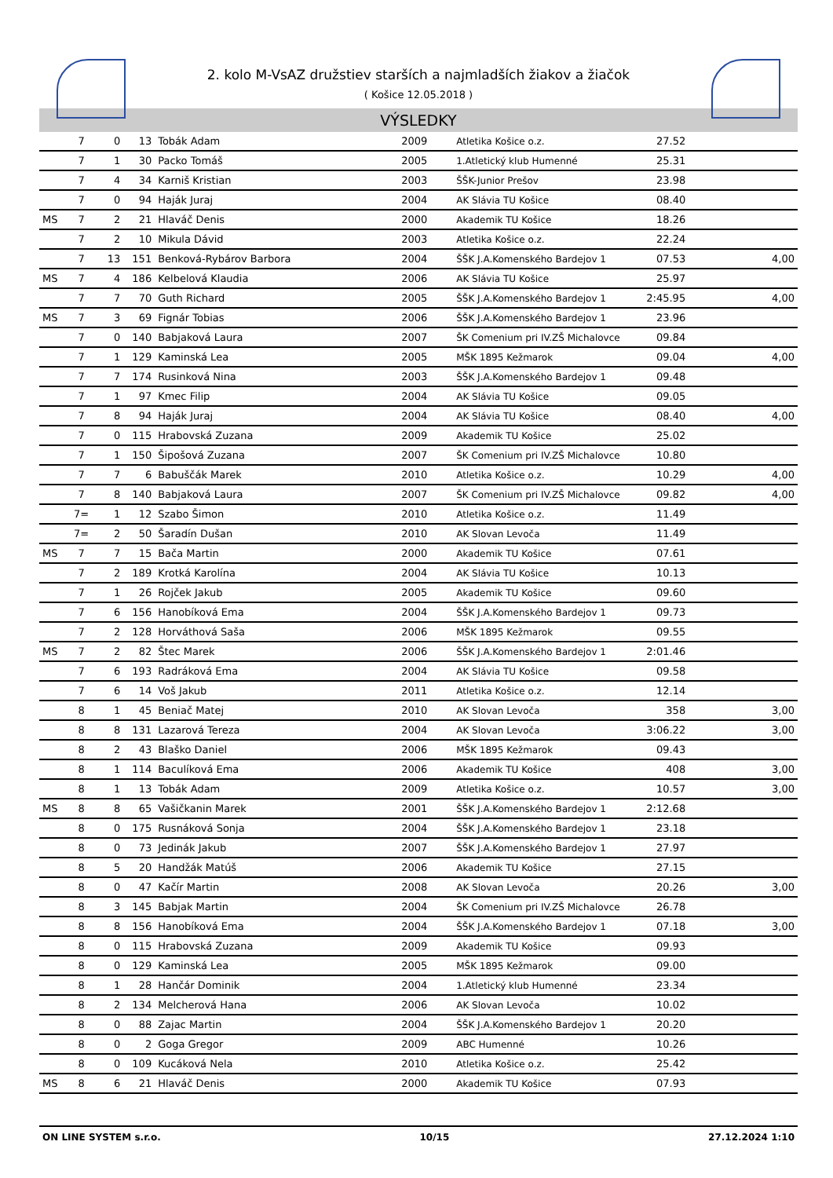2. kolo M-VsAZ družstiev starších a najmladších žiakov a žiačok
( Košice 12.05.2018 )
VÝSLEDKY
| | 7 | 0 | 13 | Tobák Adam | 2009 | Atletika Košice o.z. | 27.52 | |
| | 7 | 1 | 30 | Packo Tomáš | 2005 | 1.Atletický klub Humenné | 25.31 | |
| | 7 | 4 | 34 | Karniš Kristian | 2003 | ŠŠK-Junior Prešov | 23.98 | |
| | 7 | 0 | 94 | Haják Juraj | 2004 | AK Slávia TU Košice | 08.40 | |
| MS | 7 | 2 | 21 | Hlaváč Denis | 2000 | Akademik TU Košice | 18.26 | |
| | 7 | 2 | 10 | Mikula Dávid | 2003 | Atletika Košice o.z. | 22.24 | |
| | 7 | 13 | 151 | Benková-Rybárov Barbora | 2004 | ŠŠK J.A.Komenského Bardejov 1 | 07.53 | 4,00 |
| MS | 7 | 4 | 186 | Kelbelová Klaudia | 2006 | AK Slávia TU Košice | 25.97 | |
| | 7 | 7 | 70 | Guth Richard | 2005 | ŠŠK J.A.Komenského Bardejov 1 | 2:45.95 | 4,00 |
| MS | 7 | 3 | 69 | Fignár Tobias | 2006 | ŠŠK J.A.Komenského Bardejov 1 | 23.96 | |
| | 7 | 0 | 140 | Babjaková Laura | 2007 | ŠK Comenium pri IV.ZŠ Michalovce | 09.84 | |
| | 7 | 1 | 129 | Kaminská Lea | 2005 | MŠK 1895 Kežmarok | 09.04 | 4,00 |
| | 7 | 7 | 174 | Rusinková Nina | 2003 | ŠŠK J.A.Komenského Bardejov 1 | 09.48 | |
| | 7 | 1 | 97 | Kmec Filip | 2004 | AK Slávia TU Košice | 09.05 | |
| | 7 | 8 | 94 | Haják Juraj | 2004 | AK Slávia TU Košice | 08.40 | 4,00 |
| | 7 | 0 | 115 | Hrabovská Zuzana | 2009 | Akademik TU Košice | 25.02 | |
| | 7 | 1 | 150 | Šipošová Zuzana | 2007 | ŠK Comenium pri IV.ZŠ Michalovce | 10.80 | |
| | 7 | 7 | 6 | Babuščák Marek | 2010 | Atletika Košice o.z. | 10.29 | 4,00 |
| | 7 | 8 | 140 | Babjaková Laura | 2007 | ŠK Comenium pri IV.ZŠ Michalovce | 09.82 | 4,00 |
| | 7= | 1 | 12 | Szabo Šimon | 2010 | Atletika Košice o.z. | 11.49 | |
| | 7= | 2 | 50 | Šaradín Dušan | 2010 | AK Slovan Levoča | 11.49 | |
| MS | 7 | 7 | 15 | Bača Martin | 2000 | Akademik TU Košice | 07.61 | |
| | 7 | 2 | 189 | Krotká Karolína | 2004 | AK Slávia TU Košice | 10.13 | |
| | 7 | 1 | 26 | Rojček Jakub | 2005 | Akademik TU Košice | 09.60 | |
| | 7 | 6 | 156 | Hanobíková Ema | 2004 | ŠŠK J.A.Komenského Bardejov 1 | 09.73 | |
| | 7 | 2 | 128 | Horváthová Saša | 2006 | MŠK 1895 Kežmarok | 09.55 | |
| MS | 7 | 2 | 82 | Štec Marek | 2006 | ŠŠK J.A.Komenského Bardejov 1 | 2:01.46 | |
| | 7 | 6 | 193 | Radráková Ema | 2004 | AK Slávia TU Košice | 09.58 | |
| | 7 | 6 | 14 | Voš Jakub | 2011 | Atletika Košice o.z. | 12.14 | |
| | 8 | 1 | 45 | Beniač Matej | 2010 | AK Slovan Levoča | 358 | 3,00 |
| | 8 | 8 | 131 | Lazarová Tereza | 2004 | AK Slovan Levoča | 3:06.22 | 3,00 |
| | 8 | 2 | 43 | Blaško Daniel | 2006 | MŠK 1895 Kežmarok | 09.43 | |
| | 8 | 1 | 114 | Baculíková Ema | 2006 | Akademik TU Košice | 408 | 3,00 |
| | 8 | 1 | 13 | Tobák Adam | 2009 | Atletika Košice o.z. | 10.57 | 3,00 |
| MS | 8 | 8 | 65 | Vašičkanin Marek | 2001 | ŠŠK J.A.Komenského Bardejov 1 | 2:12.68 | |
| | 8 | 0 | 175 | Rusnáková Sonja | 2004 | ŠŠK J.A.Komenského Bardejov 1 | 23.18 | |
| | 8 | 0 | 73 | Jedinák Jakub | 2007 | ŠŠK J.A.Komenského Bardejov 1 | 27.97 | |
| | 8 | 5 | 20 | Handžák Matúš | 2006 | Akademik TU Košice | 27.15 | |
| | 8 | 0 | 47 | Kačír Martin | 2008 | AK Slovan Levoča | 20.26 | 3,00 |
| | 8 | 3 | 145 | Babjak Martin | 2004 | ŠK Comenium pri IV.ZŠ Michalovce | 26.78 | |
| | 8 | 8 | 156 | Hanobíková Ema | 2004 | ŠŠK J.A.Komenského Bardejov 1 | 07.18 | 3,00 |
| | 8 | 0 | 115 | Hrabovská Zuzana | 2009 | Akademik TU Košice | 09.93 | |
| | 8 | 0 | 129 | Kaminská Lea | 2005 | MŠK 1895 Kežmarok | 09.00 | |
| | 8 | 1 | 28 | Hančár Dominik | 2004 | 1.Atletický klub Humenné | 23.34 | |
| | 8 | 2 | 134 | Melcherová Hana | 2006 | AK Slovan Levoča | 10.02 | |
| | 8 | 0 | 88 | Zajac Martin | 2004 | ŠŠK J.A.Komenského Bardejov 1 | 20.20 | |
| | 8 | 0 | 2 | Goga Gregor | 2009 | ABC Humenné | 10.26 | |
| | 8 | 0 | 109 | Kucáková Nela | 2010 | Atletika Košice o.z. | 25.42 | |
| MS | 8 | 6 | 21 | Hlaváč Denis | 2000 | Akademik TU Košice | 07.93 | |
ON LINE SYSTEM s.r.o. 10/15 27.12.2024 1:10